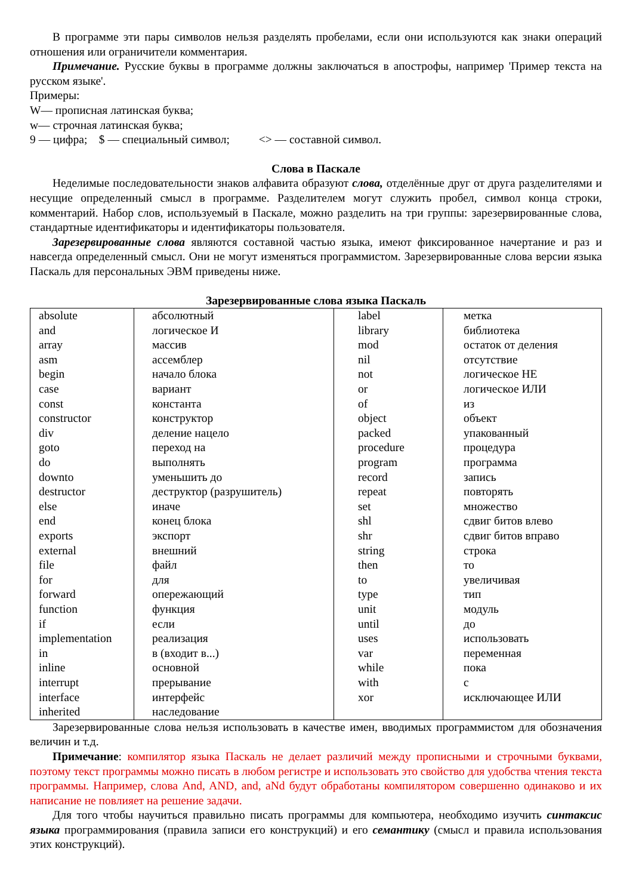В программе эти пары символов нельзя разделять пробелами, если они используются как знаки операций отношения или ограничители комментария.
Примечание. Русские буквы в программе должны заключаться в апострофы, например 'Пример текста на русском языке'.
Примеры:
W— прописная латинская буква;
w— строчная латинская буква;
9 — цифра; $ — специальный символ; <> — составной символ.
Слова в Паскале
Неделимые последовательности знаков алфавита образуют слова, отделённые друг от друга разделителями и несущие определенный смысл в программе. Разделителем могут служить пробел, символ конца строки, комментарий. Набор слов, используемый в Паскале, можно разделить на три группы: зарезервированные слова, стандартные идентификаторы и идентификаторы пользователя.
Зарезервированные слова являются составной частью языка, имеют фиксированное начертание и раз и навсегда определенный смысл. Они не могут изменяться программистом. Зарезервированные слова версии языка Паскаль для персональных ЭВМ приведены ниже.
Зарезервированные слова языка Паскаль
| absolute and array asm begin case const constructor div goto do downto destructor else end exports external file for forward function if implementation in inline interrupt interface inherited | абсолютный логическое И массив ассемблер начало блока вариант константа конструктор деление нацело переход на выполнять уменьшить до деструктор (разрушитель) иначе конец блока экспорт внешний файл для опережающий функция если реализация в (входит в...) основной прерывание интерфейс наследование | label library mod nil not or of object packed procedure program record repeat set shl shr string then to type unit until uses var while with xor | метка библиотека остаток от деления отсутствие логическое НЕ логическое ИЛИ из объект упакованный процедура программа запись повторять множество сдвиг битов влево сдвиг битов вправо строка то увеличивая тип модуль до использовать переменная пока с исключающее ИЛИ |
Зарезервированные слова нельзя использовать в качестве имен, вводимых программистом для обозначения величин и т.д.
Примечание: компилятор языка Паскаль не делает различий между прописными и строчными буквами, поэтому текст программы можно писать в любом регистре и использовать это свойство для удобства чтения текста программы. Например, слова And, AND, and, aNd будут обработаны компилятором совершенно одинаково и их написание не повлияет на решение задачи.
Для того чтобы научиться правильно писать программы для компьютера, необходимо изучить синтаксис языка программирования (правила записи его конструкций) и его семантику (смысл и правила использования этих конструкций).